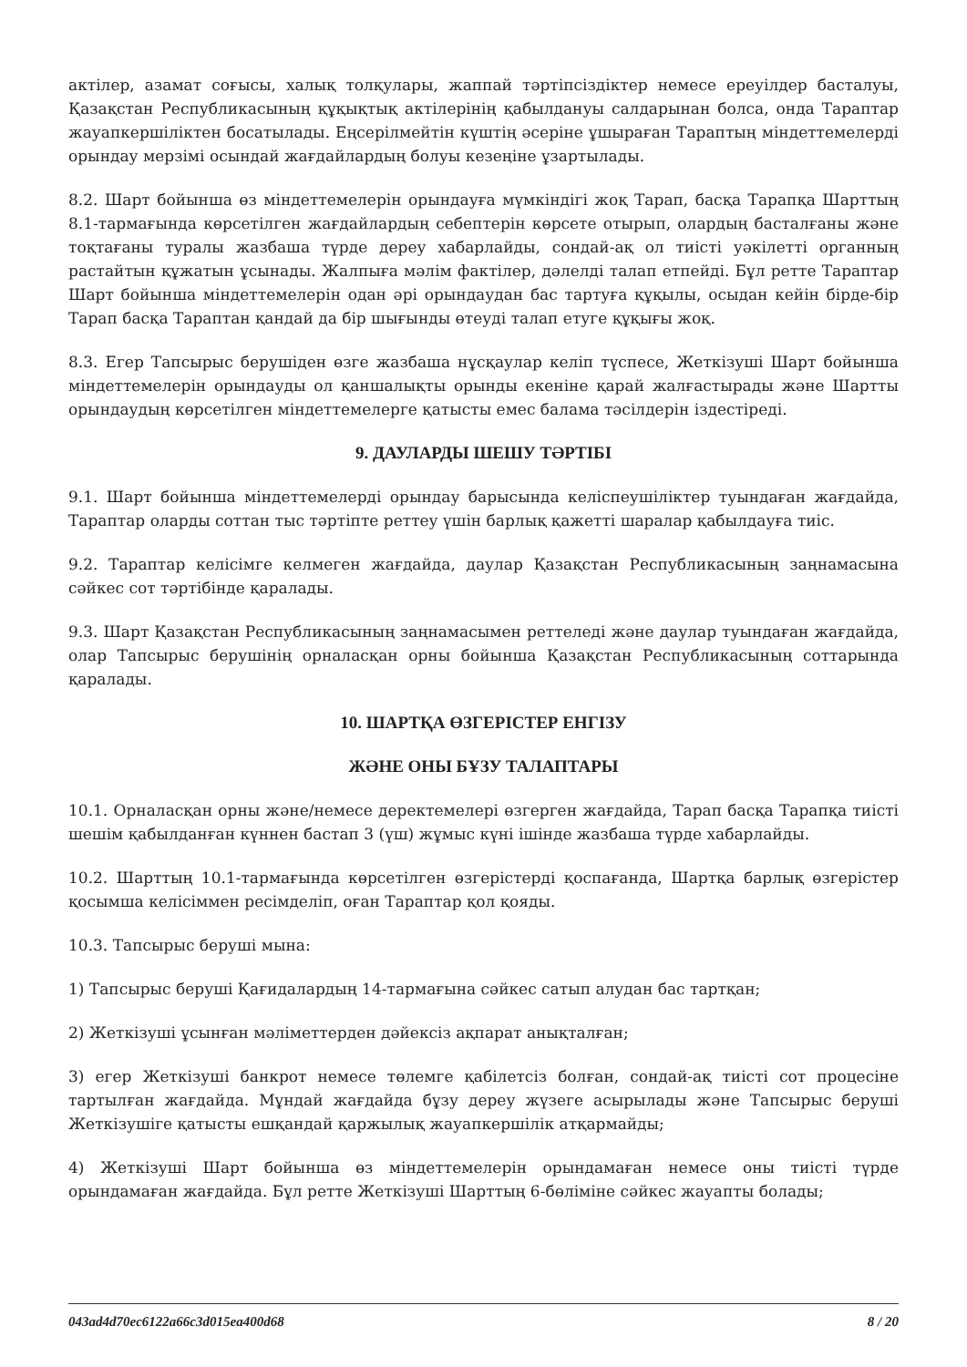актілер, азамат соғысы, халық толқулары, жаппай тәртіпсіздіктер немесе ереуілдер басталуы, Қазақстан Республикасының құқықтық актілерінің қабылдануы салдарынан болса, онда Тараптар жауапкершіліктен босатылады. Еңсерілмейтін күштің әсеріне ұшыраған Тараптың міндеттемелерді орындау мерзімі осындай жағдайлардың болуы кезеңіне ұзартылады.
8.2. Шарт бойынша өз міндеттемелерін орындауға мүмкіндігі жоқ Тарап, басқа Тарапқа Шарттың 8.1-тармағында көрсетілген жағдайлардың себептерін көрсете отырып, олардың басталғаны және тоқтағаны туралы жазбаша түрде дереу хабарлайды, сондай-ақ ол тиісті уәкілетті органның растайтын құжатын ұсынады. Жалпыға мәлім фактілер, дәлелді талап етпейді. Бұл ретте Тараптар Шарт бойынша міндеттемелерін одан әрі орындаудан бас тартуға құқылы, осыдан кейін бірде-бір Тарап басқа Тараптан қандай да бір шығынды өтеуді талап етуге құқығы жоқ.
8.3. Егер Тапсырыс берушіден өзге жазбаша нұсқаулар келіп түспесе, Жеткізуші Шарт бойынша міндеттемелерін орындауды ол қаншалықты орынды екеніне қарай жалғастырады және Шартты орындаудың көрсетілген міндеттемелерге қатысты емес балама тәсілдерін іздестіреді.
9. ДАУЛАРДЫ ШЕШУ ТӘРТІБІ
9.1. Шарт бойынша міндеттемелерді орындау барысында келіспеушіліктер туындаған жағдайда, Тараптар оларды соттан тыс тәртіпте реттеу үшін барлық қажетті шаралар қабылдауға тиіс.
9.2. Тараптар келісімге келмеген жағдайда, даулар Қазақстан Республикасының заңнамасына сәйкес сот тәртібінде қаралады.
9.3. Шарт Қазақстан Республикасының заңнамасымен реттеледі және даулар туындаған жағдайда, олар Тапсырыс берушінің орналасқан орны бойынша Қазақстан Республикасының соттарында қаралады.
10. ШАРТҚА ӨЗГЕРІСТЕР ЕНГІЗУ
ЖӘНЕ ОНЫ БҰЗУ ТАЛАПТАРЫ
10.1. Орналасқан орны және/немесе деректемелері өзгерген жағдайда, Тарап басқа Тарапқа тиісті шешім қабылданған күннен бастап 3 (үш) жұмыс күні ішінде жазбаша түрде хабарлайды.
10.2. Шарттың 10.1-тармағында көрсетілген өзгерістерді қоспағанда, Шартқа барлық өзгерістер қосымша келісіммен ресімделіп, оған Тараптар қол қояды.
10.3. Тапсырыс беруші мына:
1) Тапсырыс беруші Қағидалардың 14-тармағына сәйкес сатып алудан бас тартқан;
2) Жеткізуші ұсынған мәліметтерден дәйексіз ақпарат анықталған;
3) егер Жеткізуші банкрот немесе төлемге қабілетсіз болған, сондай-ақ тиісті сот процесіне тартылған жағдайда. Мұндай жағдайда бұзу дереу жүзеге асырылады және Тапсырыс беруші Жеткізушіге қатысты ешқандай қаржылық жауапкершілік атқармайды;
4) Жеткізуші Шарт бойынша өз міндеттемелерін орындамаған немесе оны тиісті түрде орындамаған жағдайда. Бұл ретте Жеткізуші Шарттың 6-бөліміне сәйкес жауапты болады;
043ad4d70ec6122a66c3d015ea400d68 8 / 20